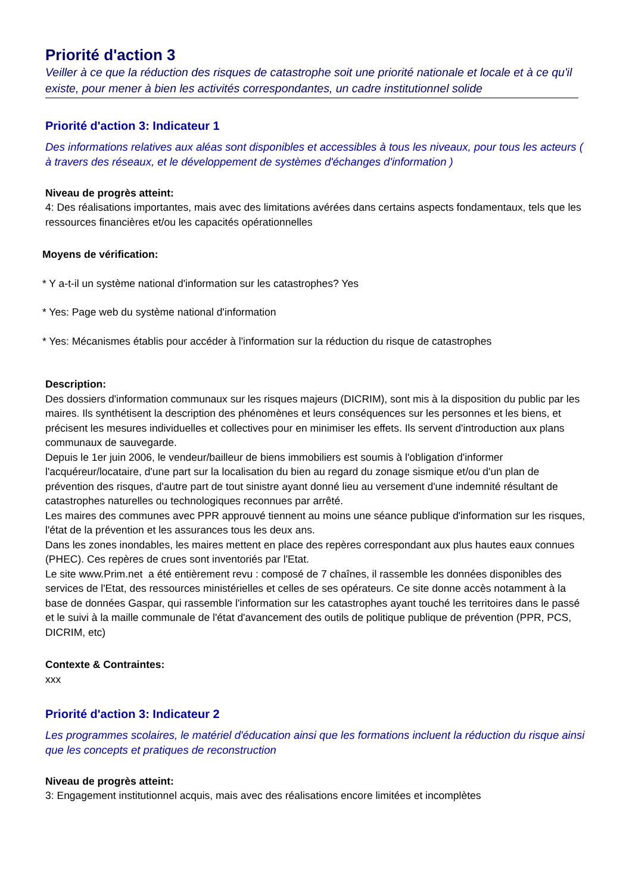Priorité d'action 3
Veiller à ce que la réduction des risques de catastrophe soit une priorité nationale et locale et à ce qu'il existe, pour mener à bien les activités correspondantes, un cadre institutionnel solide
Priorité d'action 3: Indicateur 1
Des informations relatives aux aléas sont disponibles et accessibles à tous les niveaux, pour tous les acteurs ( à travers des réseaux, et le développement de systèmes d'échanges d'information )
Niveau de progrès atteint:
4: Des réalisations importantes, mais avec des limitations avérées dans certains aspects fondamentaux, tels que les ressources financières et/ou les capacités opérationnelles
Moyens de vérification:
* Y a-t-il un système national d'information sur les catastrophes? Yes
* Yes: Page web du système national d'information
* Yes: Mécanismes établis pour accéder à l'information sur la réduction du risque de catastrophes
Description:
Des dossiers d'information communaux sur les risques majeurs (DICRIM), sont mis à la disposition du public par les maires. Ils synthétisent la description des phénomènes et leurs conséquences sur les personnes et les biens, et précisent les mesures individuelles et collectives pour en minimiser les effets. Ils servent d'introduction aux plans communaux de sauvegarde.
Depuis le 1er juin 2006, le vendeur/bailleur de biens immobiliers est soumis à l'obligation d'informer l'acquéreur/locataire, d'une part sur la localisation du bien au regard du zonage sismique et/ou d'un plan de prévention des risques, d'autre part de tout sinistre ayant donné lieu au versement d'une indemnité résultant de catastrophes naturelles ou technologiques reconnues par arrêté.
Les maires des communes avec PPR approuvé tiennent au moins une séance publique d'information sur les risques, l'état de la prévention et les assurances tous les deux ans.
Dans les zones inondables, les maires mettent en place des repères correspondant aux plus hautes eaux connues (PHEC). Ces repères de crues sont inventoriés par l'Etat.
Le site www.Prim.net a été entièrement revu : composé de 7 chaînes, il rassemble les données disponibles des services de l'Etat, des ressources ministérielles et celles de ses opérateurs. Ce site donne accès notamment à la base de données Gaspar, qui rassemble l'information sur les catastrophes ayant touché les territoires dans le passé et le suivi à la maille communale de l'état d'avancement des outils de politique publique de prévention (PPR, PCS, DICRIM, etc)
Contexte & Contraintes:
xxx
Priorité d'action 3: Indicateur 2
Les programmes scolaires, le matériel d'éducation ainsi que les formations incluent la réduction du risque ainsi que les concepts et pratiques de reconstruction
Niveau de progrès atteint:
3: Engagement institutionnel acquis, mais avec des réalisations encore limitées et incomplètes